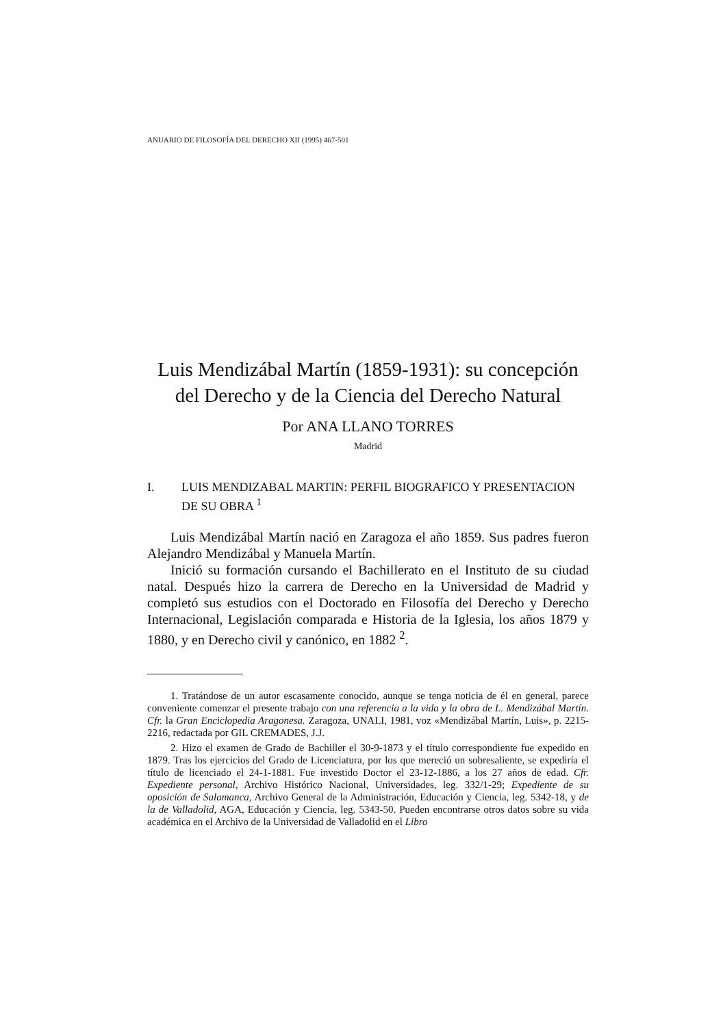ANUARIO DE FILOSOFÍA DEL DERECHO XII (1995) 467-501
Luis Mendizábal Martín (1859-1931): su concepción del Derecho y de la Ciencia del Derecho Natural
Por ANA LLANO TORRES
Madrid
I. LUIS MENDIZABAL MARTIN: PERFIL BIOGRAFICO Y PRESENTACION DE SU OBRA <sup>1</sup>
Luis Mendizábal Martín nació en Zaragoza el año 1859. Sus padres fueron Alejandro Mendizábal y Manuela Martín.
Inició su formación cursando el Bachillerato en el Instituto de su ciudad natal. Después hizo la carrera de Derecho en la Universidad de Madrid y completó sus estudios con el Doctorado en Filosofía del Derecho y Derecho Internacional, Legislación comparada e Historia de la Iglesia, los años 1879 y 1880, y en Derecho civil y canónico, en 1882 <sup>2</sup>.
1. Tratándose de un autor escasamente conocido, aunque se tenga noticia de él en general, parece conveniente comenzar el presente trabajo con una referencia a la vida y la obra de L. Mendizábal Martín. Cfr. la Gran Enciclopedia Aragonesa. Zaragoza, UNALI, 1981, voz «Mendizábal Martín, Luis», p. 2215-2216, redactada por GIL CREMADES, J.J.
2. Hizo el examen de Grado de Bachiller el 30-9-1873 y el título correspondiente fue expedido en 1879. Tras los ejercicios del Grado de Licenciatura, por los que mereció un sobresaliente, se expediría el título de licenciado el 24-1-1881. Fue investido Doctor el 23-12-1886, a los 27 años de edad. Cfr. Expediente personal, Archivo Histórico Nacional, Universidades, leg. 332/1-29; Expediente de su oposición de Salamanca, Archivo General de la Administración, Educación y Ciencia, leg. 5342-18, y de la de Valladolid, AGA, Educación y Ciencia, leg. 5343-50. Pueden encontrarse otros datos sobre su vida académica en el Archivo de la Universidad de Valladolid en el Libro